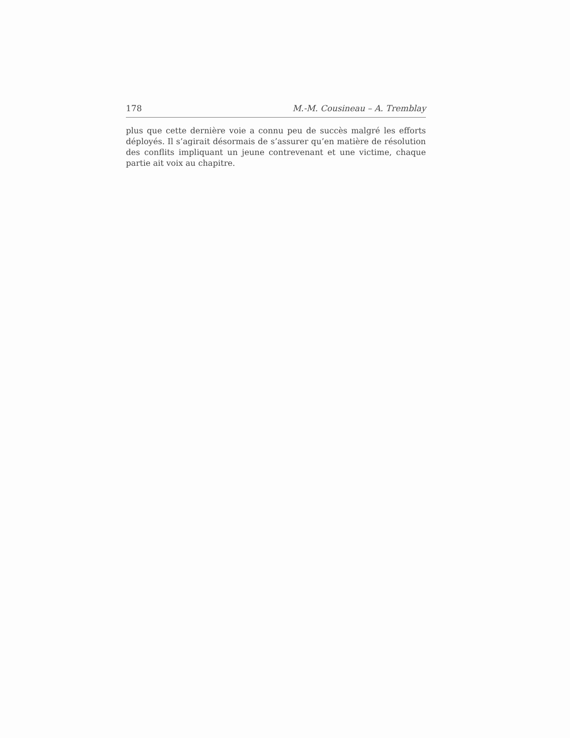178 M.-M. Cousineau – A. Tremblay
plus que cette dernière voie a connu peu de succès malgré les efforts déployés. Il s’agirait désormais de s’assurer qu’en matière de résolution des conflits impliquant un jeune contrevenant et une victime, chaque partie ait voix au chapitre.